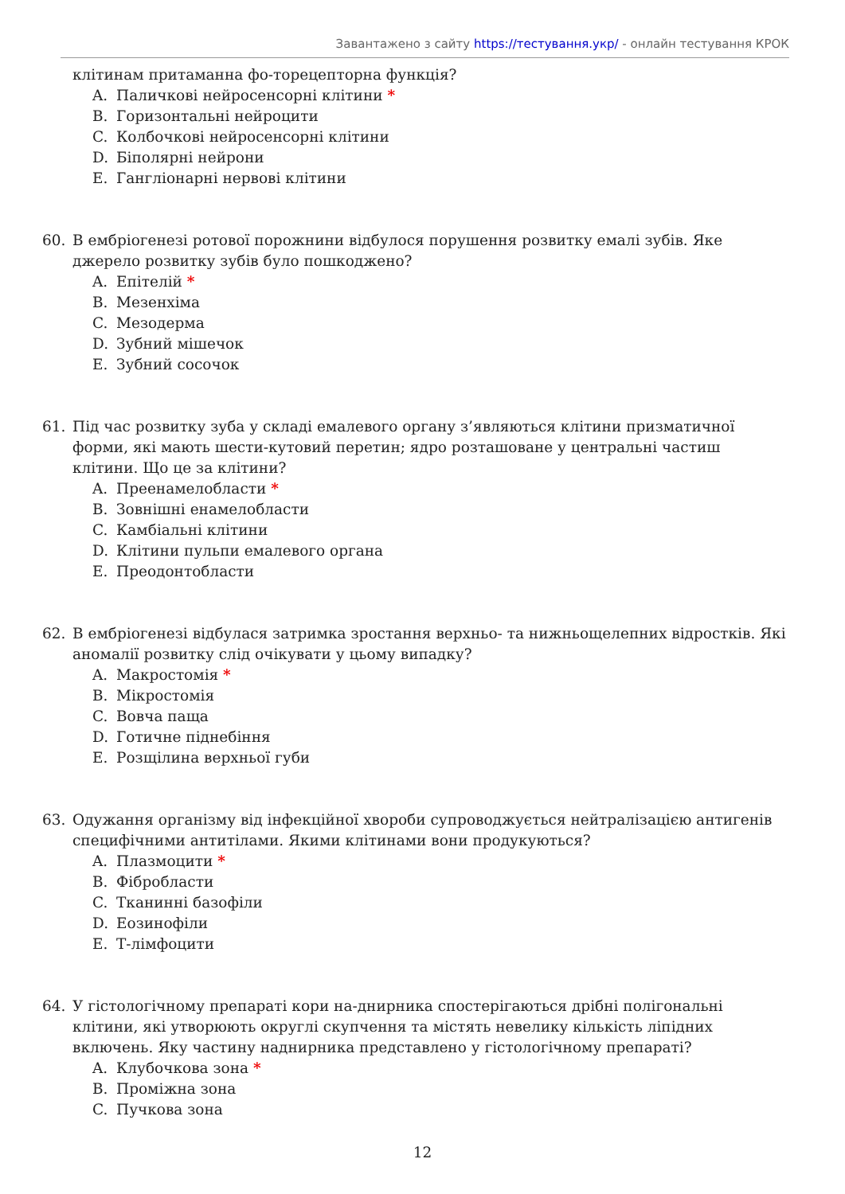Завантажено з сайту https://тестування.укр/ - онлайн тестування КРОК
клітинам притаманна фо-торецепторна функція?
A. Паличкові нейросенсорні клітини *
B. Горизонтальні нейроцити
C. Колбочкові нейросенсорні клітини
D. Біполярні нейрони
E. Гангліонарні нервові клітини
60. В ембріогенезі ротової порожнини відбулося порушення розвитку емалі зубів. Яке джерело розвитку зубів було пошкоджено?
A. Епітелій *
B. Мезенхіма
C. Мезодерма
D. Зубний мішечок
E. Зубний сосочок
61. Під час розвитку зуба у складі емалевого органу з’являються клітини призматичної форми, які мають шести-кутовий перетин; ядро розташоване у центральні частиш клітини. Що це за клітини?
A. Преенамелобласти *
B. Зовнішні енамелобласти
C. Камбіальні клітини
D. Клітини пульпи емалевого органа
E. Преодонтобласти
62. В ембріогенезі відбулася затримка зростання верхньо- та нижньощелепних відростків. Які аномалії розвитку слід очікувати у цьому випадку?
A. Макростомія *
B. Мікростомія
C. Вовча паща
D. Готичне піднебіння
E. Розщілина верхньої губи
63. Одужання організму від інфекційної хвороби супроводжується нейтралізацією антигенів специфічними антитілами. Якими клітинами вони продукуються?
A. Плазмоцити *
B. Фібробласти
C. Тканинні базофіли
D. Еозинофіли
E. Т-лімфоцити
64. У гістологічному препараті кори на-днирника спостерігаються дрібні полігональні клітини, які утворюють округлі скупчення та містять невелику кількість ліпідних включень. Яку частину наднирника представлено у гістологічному препараті?
A. Клубочкова зона *
B. Проміжна зона
C. Пучкова зона
12